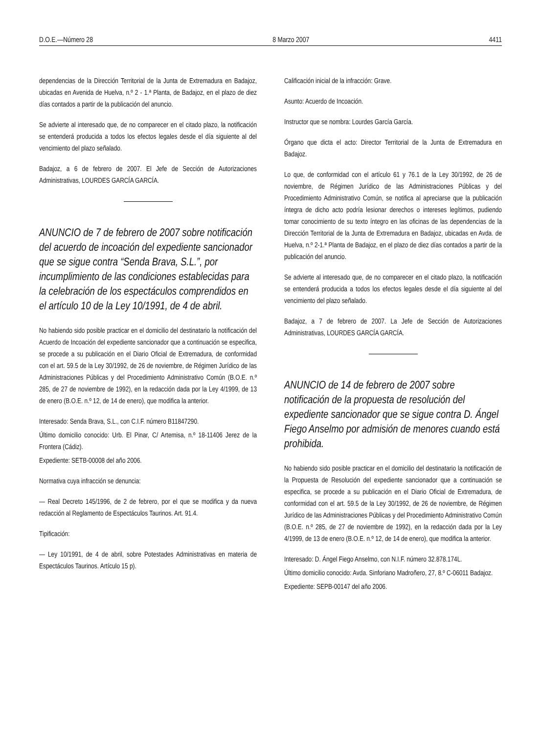D.O.E.—Número 28 8 Marzo 2007 4411
dependencias de la Dirección Territorial de la Junta de Extremadura en Badajoz, ubicadas en Avenida de Huelva, n.º 2 - 1.ª Planta, de Badajoz, en el plazo de diez días contados a partir de la publicación del anuncio.
Se advierte al interesado que, de no comparecer en el citado plazo, la notificación se entenderá producida a todos los efectos legales desde el día siguiente al del vencimiento del plazo señalado.
Badajoz, a 6 de febrero de 2007. El Jefe de Sección de Autorizaciones Administrativas, LOURDES GARCÍA GARCÍA.
ANUNCIO de 7 de febrero de 2007 sobre notificación del acuerdo de incoación del expediente sancionador que se sigue contra “Senda Brava, S.L.”, por incumplimiento de las condiciones establecidas para la celebración de los espectáculos comprendidos en el artículo 10 de la Ley 10/1991, de 4 de abril.
No habiendo sido posible practicar en el domicilio del destinatario la notificación del Acuerdo de Incoación del expediente sancionador que a continuación se especifica, se procede a su publicación en el Diario Oficial de Extremadura, de conformidad con el art. 59.5 de la Ley 30/1992, de 26 de noviembre, de Régimen Jurídico de las Administraciones Públicas y del Procedimiento Administrativo Común (B.O.E. n.º 285, de 27 de noviembre de 1992), en la redacción dada por la Ley 4/1999, de 13 de enero (B.O.E. n.º 12, de 14 de enero), que modifica la anterior.
Interesado: Senda Brava, S.L., con C.I.F. número B11847290.
Último domicilio conocido: Urb. El Pinar, C/ Artemisa, n.º 18-11406 Jerez de la Frontera (Cádiz).
Expediente: SETB-00008 del año 2006.
Normativa cuya infracción se denuncia:
— Real Decreto 145/1996, de 2 de febrero, por el que se modifica y da nueva redacción al Reglamento de Espectáculos Taurinos. Art. 91.4.
Tipificación:
— Ley 10/1991, de 4 de abril, sobre Potestades Administrativas en materia de Espectáculos Taurinos. Artículo 15 p).
Calificación inicial de la infracción: Grave.
Asunto: Acuerdo de Incoación.
Instructor que se nombra: Lourdes García García.
Órgano que dicta el acto: Director Territorial de la Junta de Extremadura en Badajoz.
Lo que, de conformidad con el artículo 61 y 76.1 de la Ley 30/1992, de 26 de noviembre, de Régimen Jurídico de las Administraciones Públicas y del Procedimiento Administrativo Común, se notifica al apreciarse que la publicación íntegra de dicho acto podría lesionar derechos o intereses legítimos, pudiendo tomar conocimiento de su texto íntegro en las oficinas de las dependencias de la Dirección Territorial de la Junta de Extremadura en Badajoz, ubicadas en Avda. de Huelva, n.º 2-1.ª Planta de Badajoz, en el plazo de diez días contados a partir de la publicación del anuncio.
Se advierte al interesado que, de no comparecer en el citado plazo, la notificación se entenderá producida a todos los efectos legales desde el día siguiente al del vencimiento del plazo señalado.
Badajoz, a 7 de febrero de 2007. La Jefe de Sección de Autorizaciones Administrativas, LOURDES GARCÍA GARCÍA.
ANUNCIO de 14 de febrero de 2007 sobre notificación de la propuesta de resolución del expediente sancionador que se sigue contra D. Ángel Fiego Anselmo por admisión de menores cuando está prohibida.
No habiendo sido posible practicar en el domicilio del destinatario la notificación de la Propuesta de Resolución del expediente sancionador que a continuación se especifica, se procede a su publicación en el Diario Oficial de Extremadura, de conformidad con el art. 59.5 de la Ley 30/1992, de 26 de noviembre, de Régimen Jurídico de las Administraciones Públicas y del Procedimiento Administrativo Común (B.O.E. n.º 285, de 27 de noviembre de 1992), en la redacción dada por la Ley 4/1999, de 13 de enero (B.O.E. n.º 12, de 14 de enero), que modifica la anterior.
Interesado: D. Ángel Fiego Anselmo, con N.I.F. número 32.878.174L.
Último domicilio conocido: Avda. Sinforiano Madroñero, 27, 8.º C-06011 Badajoz.
Expediente: SEPB-00147 del año 2006.